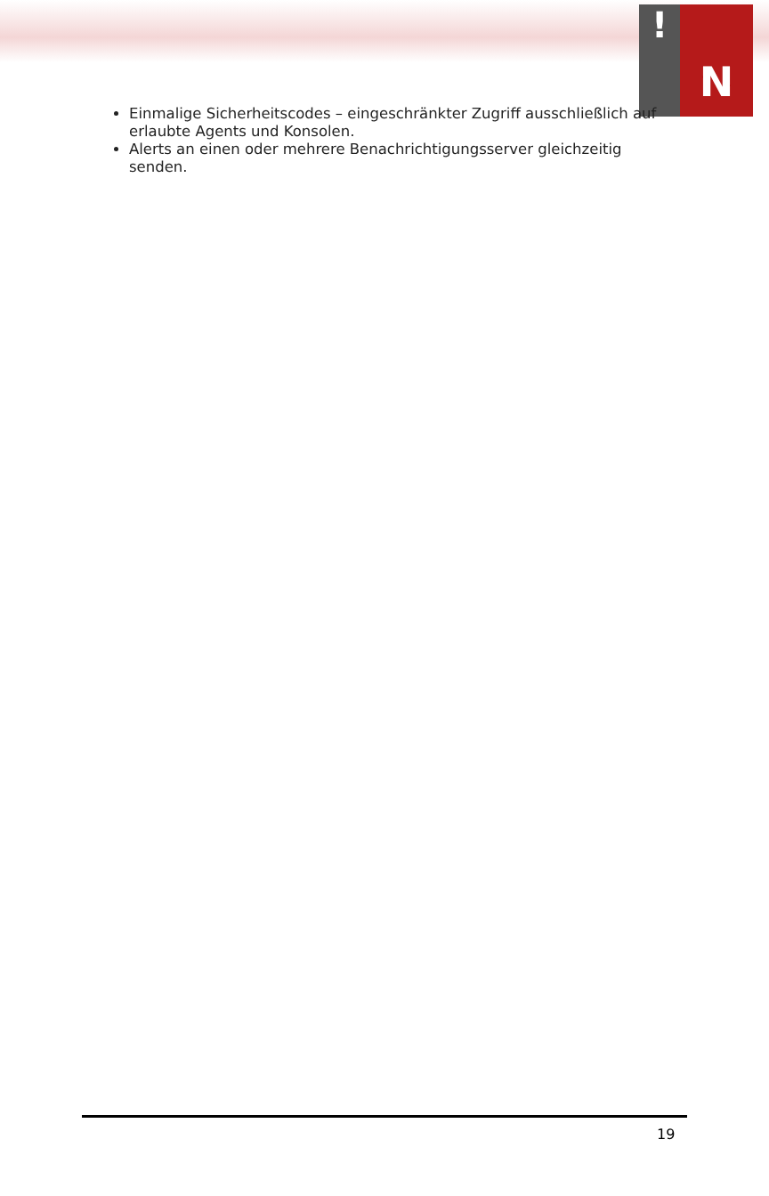!
N
Einmalige Sicherheitscodes – eingeschränkter Zugriff ausschließlich auf erlaubte Agents und Konsolen.
Alerts an einen oder mehrere Benachrichtigungsserver gleichzeitig senden.
19